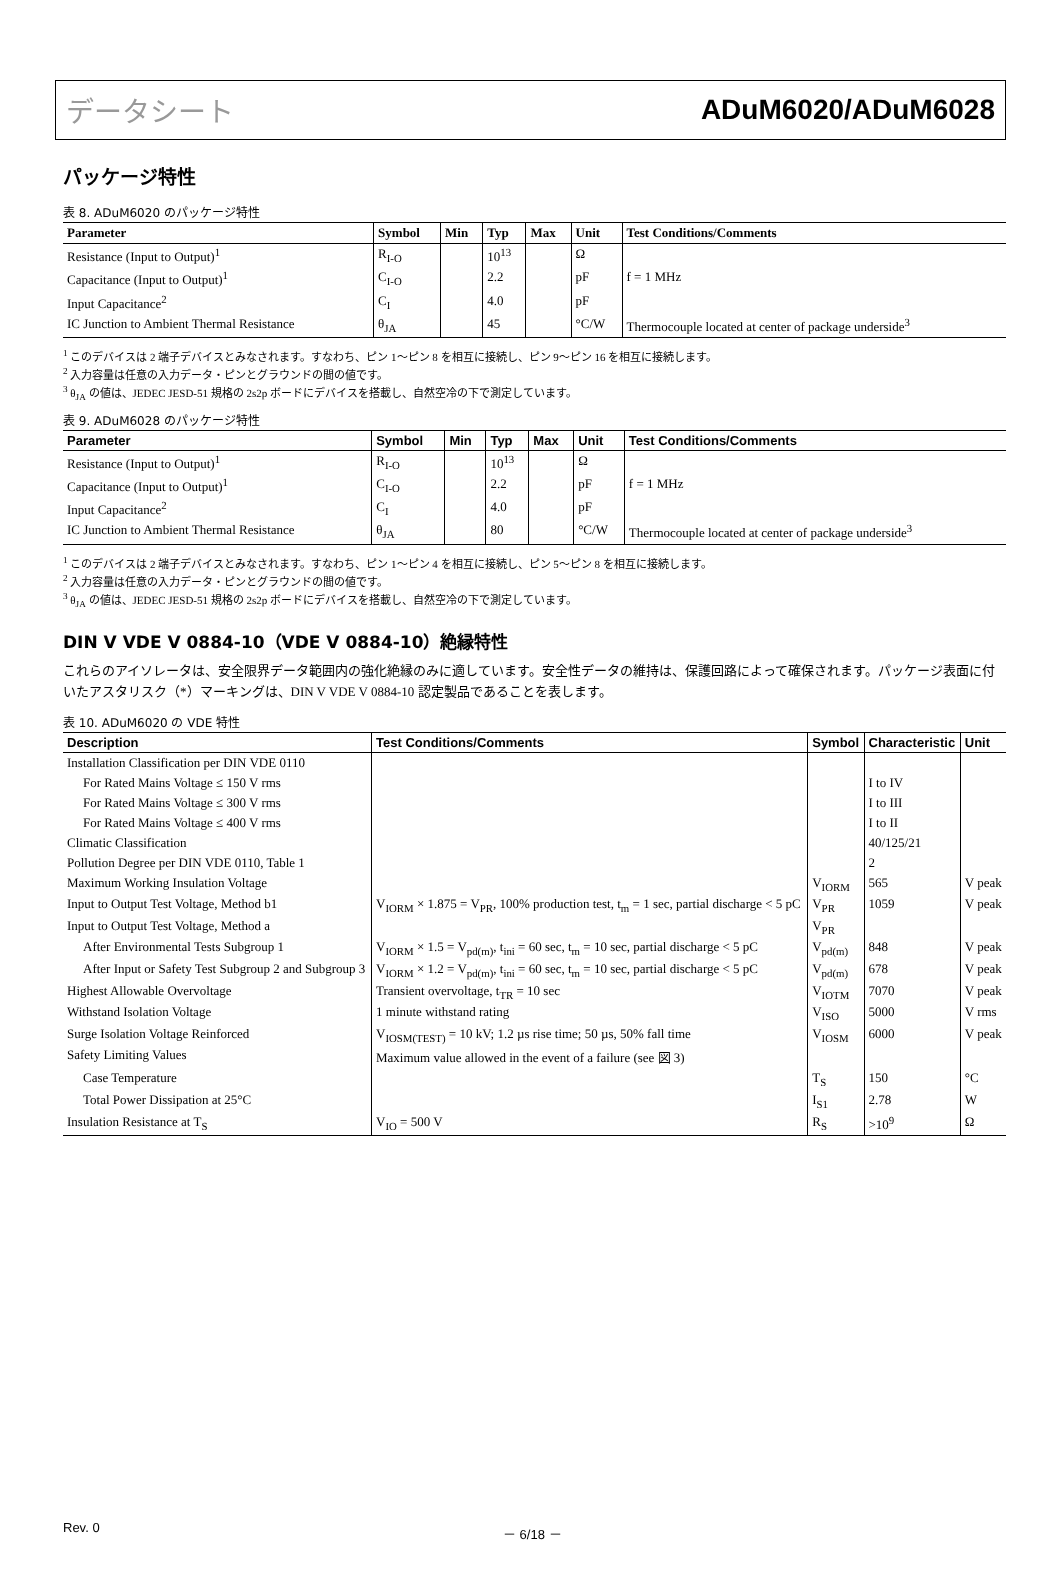データシート ADuM6020/ADuM6028
パッケージ特性
表 8. ADuM6020 のパッケージ特性
| Parameter | Symbol | Min | Typ | Max | Unit | Test Conditions/Comments |
| --- | --- | --- | --- | --- | --- | --- |
| Resistance (Input to Output)<sup>1</sup> | R<sub>I-O</sub> | | 10<sup>13</sup> | | Ω | |
| Capacitance (Input to Output)<sup>1</sup> | C<sub>I-O</sub> | | 2.2 | | pF | f = 1 MHz |
| Input Capacitance<sup>2</sup> | C<sub>I</sub> | | 4.0 | | pF | |
| IC Junction to Ambient Thermal Resistance | θ<sub>JA</sub> | | 45 | | °C/W | Thermocouple located at center of package underside<sup>3</sup> |
<sup>1</sup> このデバイスは 2 端子デバイスとみなされます。すなわち、ピン 1～ピン 8 を相互に接続し、ピン 9～ピン 16 を相互に接続します。
<sup>2</sup> 入力容量は任意の入力データ・ピンとグラウンドの間の値です。
<sup>3</sup> θ<sub>JA</sub> の値は、JEDEC JESD-51 規格の 2s2p ボードにデバイスを搭載し、自然空冷の下で測定しています。
表 9. ADuM6028 のパッケージ特性
| Parameter | Symbol | Min | Typ | Max | Unit | Test Conditions/Comments |
| --- | --- | --- | --- | --- | --- | --- |
| Resistance (Input to Output)<sup>1</sup> | R<sub>I-O</sub> | | 10<sup>13</sup> | | Ω | |
| Capacitance (Input to Output)<sup>1</sup> | C<sub>I-O</sub> | | 2.2 | | pF | f = 1 MHz |
| Input Capacitance<sup>2</sup> | C<sub>I</sub> | | 4.0 | | pF | |
| IC Junction to Ambient Thermal Resistance | θ<sub>JA</sub> | | 80 | | °C/W | Thermocouple located at center of package underside<sup>3</sup> |
<sup>1</sup> このデバイスは 2 端子デバイスとみなされます。すなわち、ピン 1～ピン 4 を相互に接続し、ピン 5～ピン 8 を相互に接続します。
<sup>2</sup> 入力容量は任意の入力データ・ピンとグラウンドの間の値です。
<sup>3</sup> θ<sub>JA</sub> の値は、JEDEC JESD-51 規格の 2s2p ボードにデバイスを搭載し、自然空冷の下で測定しています。
DIN V VDE V 0884-10（VDE V 0884-10）絶縁特性
これらのアイソレータは、安全限界データ範囲内の強化絶縁のみに適しています。安全性データの維持は、保護回路によって確保されます。パッケージ表面に付いたアスタリスク（*）マーキングは、DIN V VDE V 0884-10 認定製品であることを表します。
表 10. ADuM6020 の VDE 特性
| Description | Test Conditions/Comments | Symbol | Characteristic | Unit |
| --- | --- | --- | --- | --- |
| Installation Classification per DIN VDE 0110 | | | | |
| For Rated Mains Voltage ≤ 150 V rms | | | I to IV | |
| For Rated Mains Voltage ≤ 300 V rms | | | I to III | |
| For Rated Mains Voltage ≤ 400 V rms | | | I to II | |
| Climatic Classification | | | 40/125/21 | |
| Pollution Degree per DIN VDE 0110, Table 1 | | | 2 | |
| Maximum Working Insulation Voltage | | V<sub>IORM</sub> | 565 | V peak |
| Input to Output Test Voltage, Method b1 | V<sub>IORM</sub> × 1.875 = V<sub>PR</sub>, 100% production test, t<sub>m</sub> = 1 sec, partial discharge < 5 pC | V<sub>PR</sub> | 1059 | V peak |
| Input to Output Test Voltage, Method a | | V<sub>PR</sub> | | |
| After Environmental Tests Subgroup 1 | V<sub>IORM</sub> × 1.5 = V<sub>pd(m)</sub>, t<sub>ini</sub> = 60 sec, t<sub>m</sub> = 10 sec, partial discharge < 5 pC | V<sub>pd(m)</sub> | 848 | V peak |
| After Input or Safety Test Subgroup 2 and Subgroup 3 | V<sub>IORM</sub> × 1.2 = V<sub>pd(m)</sub>, t<sub>ini</sub> = 60 sec, t<sub>m</sub> = 10 sec, partial discharge < 5 pC | V<sub>pd(m)</sub> | 678 | V peak |
| Highest Allowable Overvoltage | Transient overvoltage, t<sub>TR</sub> = 10 sec | V<sub>IOTM</sub> | 7070 | V peak |
| Withstand Isolation Voltage | 1 minute withstand rating | V<sub>ISO</sub> | 5000 | V rms |
| Surge Isolation Voltage Reinforced | V<sub>IOSM(TEST)</sub> = 10 kV; 1.2 µs rise time; 50 µs, 50% fall time | V<sub>IOSM</sub> | 6000 | V peak |
| Safety Limiting Values | Maximum value allowed in the event of a failure (see 図 3) | | | |
| Case Temperature | | T<sub>S</sub> | 150 | °C |
| Total Power Dissipation at 25°C | | I<sub>S1</sub> | 2.78 | W |
| Insulation Resistance at T<sub>S</sub> | V<sub>IO</sub> = 500 V | R<sub>S</sub> | >10<sup>9</sup> | Ω |
Rev. 0 － 6/18 －